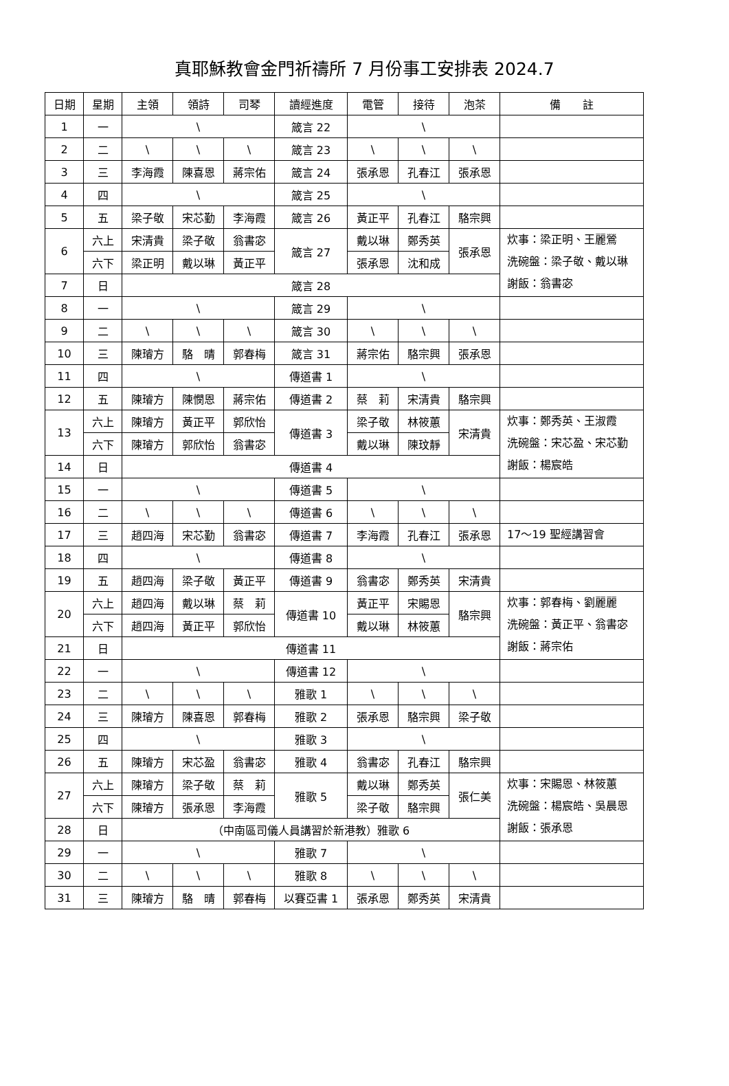真耶穌教會金門祈禱所 7 月份事工安排表 2024.7
| 日期 | 星期 | 主領 | 領詩 | 司琴 | 讀經進度 | 電管 | 接待 | 泡茶 | 備 註 |
| --- | --- | --- | --- | --- | --- | --- | --- | --- | --- |
| 1 | 一 | \ | | | 箴言 22 | \ | | | |
| 2 | 二 | \ | \ | \ | 箴言 23 | \ | \ | \ | |
| 3 | 三 | 李海霞 | 陳喜恩 | 蔣宗佑 | 箴言 24 | 張承恩 | 孔春江 | 張承恩 | |
| 4 | 四 | \ | | | 箴言 25 | \ | | | |
| 5 | 五 | 梁子敬 | 宋芯勤 | 李海霞 | 箴言 26 | 黃正平 | 孔春江 | 駱宗興 | |
| 6 | 六上 | 宋清貴 | 梁子敬 | 翁書宓 | 箴言 27 | 戴以琳 | 鄭秀英 | 張承恩 | 炊事：梁正明、王麗鶯 洗碗盤：梁子敬、戴以琳 謝飯：翁書宓 |
| | 六下 | 梁正明 | 戴以琳 | 黃正平 | | 張承恩 | 沈和成 | | |
| 7 | 日 | 箴言 28 | | | | | | | |
| 8 | 一 | \ | | | 箴言 29 | \ | | | |
| 9 | 二 | \ | \ | \ | 箴言 30 | \ | \ | \ | |
| 10 | 三 | 陳璿方 | 駱 晴 | 郭春梅 | 箴言 31 | 蔣宗佑 | 駱宗興 | 張承恩 | |
| 11 | 四 | \ | | | 傳道書 1 | \ | | | |
| 12 | 五 | 陳璿方 | 陳憫恩 | 蔣宗佑 | 傳道書 2 | 蔡 莉 | 宋清貴 | 駱宗興 | |
| 13 | 六上 | 陳璿方 | 黃正平 | 郭欣怡 | 傳道書 3 | 梁子敬 | 林筱蕙 | 宋清貴 | 炊事：鄭秀英、王淑霞 洗碗盤：宋芯盈、宋芯勤 謝飯：楊宸皓 |
| | 六下 | 陳璿方 | 郭欣怡 | 翁書宓 | | 戴以琳 | 陳玟靜 | | |
| 14 | 日 | 傳道書 4 | | | | | | | |
| 15 | 一 | \ | | | 傳道書 5 | \ | | | |
| 16 | 二 | \ | \ | \ | 傳道書 6 | \ | \ | \ | |
| 17 | 三 | 趙四海 | 宋芯勤 | 翁書宓 | 傳道書 7 | 李海霞 | 孔春江 | 張承恩 | 17～19 聖經講習會 |
| 18 | 四 | \ | | | 傳道書 8 | \ | | | |
| 19 | 五 | 趙四海 | 梁子敬 | 黃正平 | 傳道書 9 | 翁書宓 | 鄭秀英 | 宋清貴 | |
| 20 | 六上 | 趙四海 | 戴以琳 | 蔡 莉 | 傳道書 10 | 黃正平 | 宋賜恩 | 駱宗興 | 炊事：郭春梅、劉麗麗 洗碗盤：黃正平、翁書宓 謝飯：蔣宗佑 |
| | 六下 | 趙四海 | 黃正平 | 郭欣怡 | | 戴以琳 | 林筱蕙 | | |
| 21 | 日 | 傳道書 11 | | | | | | | |
| 22 | 一 | \ | | | 傳道書 12 | \ | | | |
| 23 | 二 | \ | \ | \ | 雅歌 1 | \ | \ | \ | |
| 24 | 三 | 陳璿方 | 陳喜恩 | 郭春梅 | 雅歌 2 | 張承恩 | 駱宗興 | 梁子敬 | |
| 25 | 四 | \ | | | 雅歌 3 | \ | | | |
| 26 | 五 | 陳璿方 | 宋芯盈 | 翁書宓 | 雅歌 4 | 翁書宓 | 孔春江 | 駱宗興 | |
| 27 | 六上 | 陳璿方 | 梁子敬 | 蔡 莉 | 雅歌 5 | 戴以琳 | 鄭秀英 | 張仁美 | 炊事：宋賜恩、林筱蕙 洗碗盤：楊宸皓、吳晨恩 謝飯：張承恩 |
| | 六下 | 陳璿方 | 張承恩 | 李海霞 | | 梁子敬 | 駱宗興 | | |
| 28 | 日 | （中南區司儀人員講習於新港教）雅歌 6 | | | | | | | |
| 29 | 一 | \ | | | 雅歌 7 | \ | | | |
| 30 | 二 | \ | \ | \ | 雅歌 8 | \ | \ | \ | |
| 31 | 三 | 陳璿方 | 駱 晴 | 郭春梅 | 以賽亞書 1 | 張承恩 | 鄭秀英 | 宋清貴 | |